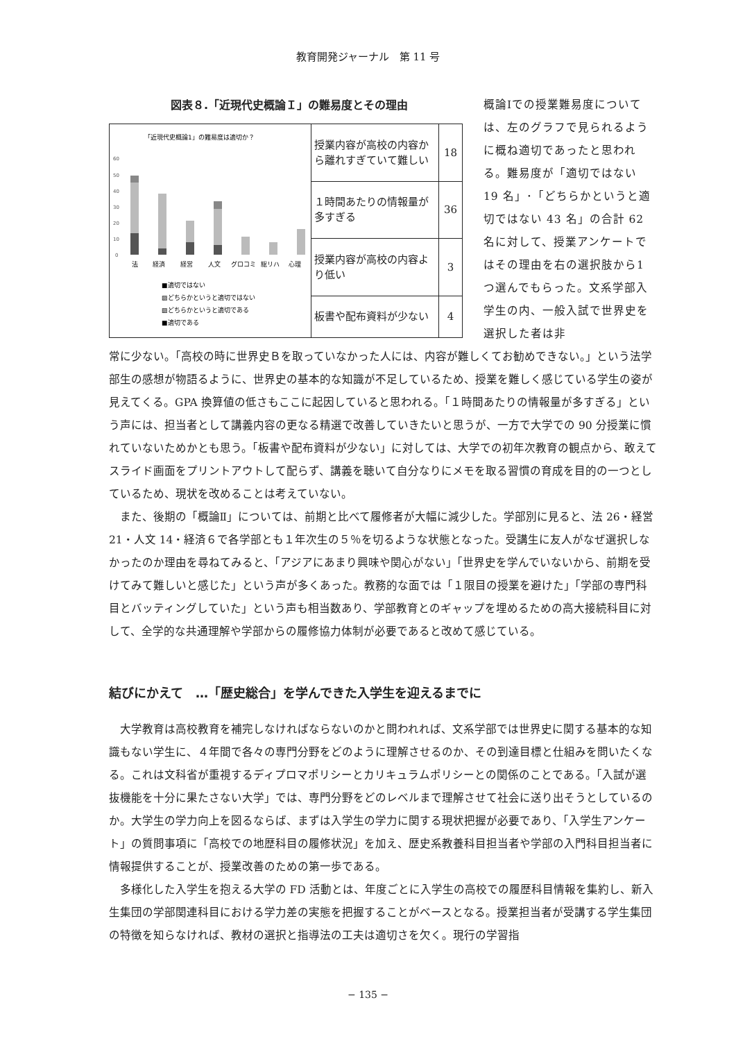教育開発ジャーナル　第 11 号
図表８.「近現代史概論Ｉ」の難易度とその理由
| 「近現代史概論1」の難易度は適切か？ 60 50 40 30 20 10 0 法 経済 経営 人文 グロコミ 総リハ 心理 ■適切ではない ▨どちらかというと適切ではない ▨どちらかというと適切である ■適切である | 授業内容が高校の内容から離れすぎていて難しい | 18 |
| | １時間あたりの情報量が多すぎる | 36 |
| | 授業内容が高校の内容より低い | 3 |
| | 板書や配布資料が少ない | 4 |
概論Ⅰでの授業難易度については、左のグラフで見られるように概ね適切であったと思われる。難易度が「適切ではない 19 名」･「どちらかというと適切ではない 43 名」の合計 62 名に対して、授業アンケートではその理由を右の選択肢から1つ選んでもらった。文系学部入学生の内、一般入試で世界史を選択した者は非
常に少ない。「高校の時に世界史Ｂを取っていなかった人には、内容が難しくてお勧めできない。」という法学部生の感想が物語るように、世界史の基本的な知識が不足しているため、授業を難しく感じている学生の姿が見えてくる。GPA 換算値の低さもここに起因していると思われる。「１時間あたりの情報量が多すぎる」という声には、担当者として講義内容の更なる精選で改善していきたいと思うが、一方で大学での 90 分授業に慣れていないためかとも思う。「板書や配布資料が少ない」に対しては、大学での初年次教育の観点から、敢えてスライド画面をプリントアウトして配らず、講義を聴いて自分なりにメモを取る習慣の育成を目的の一つとしているため、現状を改めることは考えていない。
また、後期の「概論Ⅱ」については、前期と比べて履修者が大幅に減少した。学部別に見ると、法 26・経営 21・人文 14・経済６で各学部とも１年次生の５％を切るような状態となった。受講生に友人がなぜ選択しなかったのか理由を尋ねてみると、「アジアにあまり興味や関心がない」「世界史を学んでいないから、前期を受けてみて難しいと感じた」という声が多くあった。教務的な面では「１限目の授業を避けた」「学部の専門科目とバッティングしていた」という声も相当数あり、学部教育とのギャップを埋めるための高大接続科目に対して、全学的な共通理解や学部からの履修協力体制が必要であると改めて感じている。
結びにかえて　…「歴史総合」を学んできた入学生を迎えるまでに
大学教育は高校教育を補完しなければならないのかと問われれば、文系学部では世界史に関する基本的な知識もない学生に、４年間で各々の専門分野をどのように理解させるのか、その到達目標と仕組みを問いたくなる。これは文科省が重視するディプロマポリシーとカリキュラムポリシーとの関係のことである。「入試が選抜機能を十分に果たさない大学」では、専門分野をどのレベルまで理解させて社会に送り出そうとしているのか。大学生の学力向上を図るならば、まずは入学生の学力に関する現状把握が必要であり、「入学生アンケート」の質問事項に「高校での地歴科目の履修状況」を加え、歴史系教養科目担当者や学部の入門科目担当者に情報提供することが、授業改善のための第一歩である。
多様化した入学生を抱える大学の FD 活動とは、年度ごとに入学生の高校での履歴科目情報を集約し、新入生集団の学部関連科目における学力差の実態を把握することがベースとなる。授業担当者が受講する学生集団の特徴を知らなければ、教材の選択と指導法の工夫は適切さを欠く。現行の学習指
− 135 −